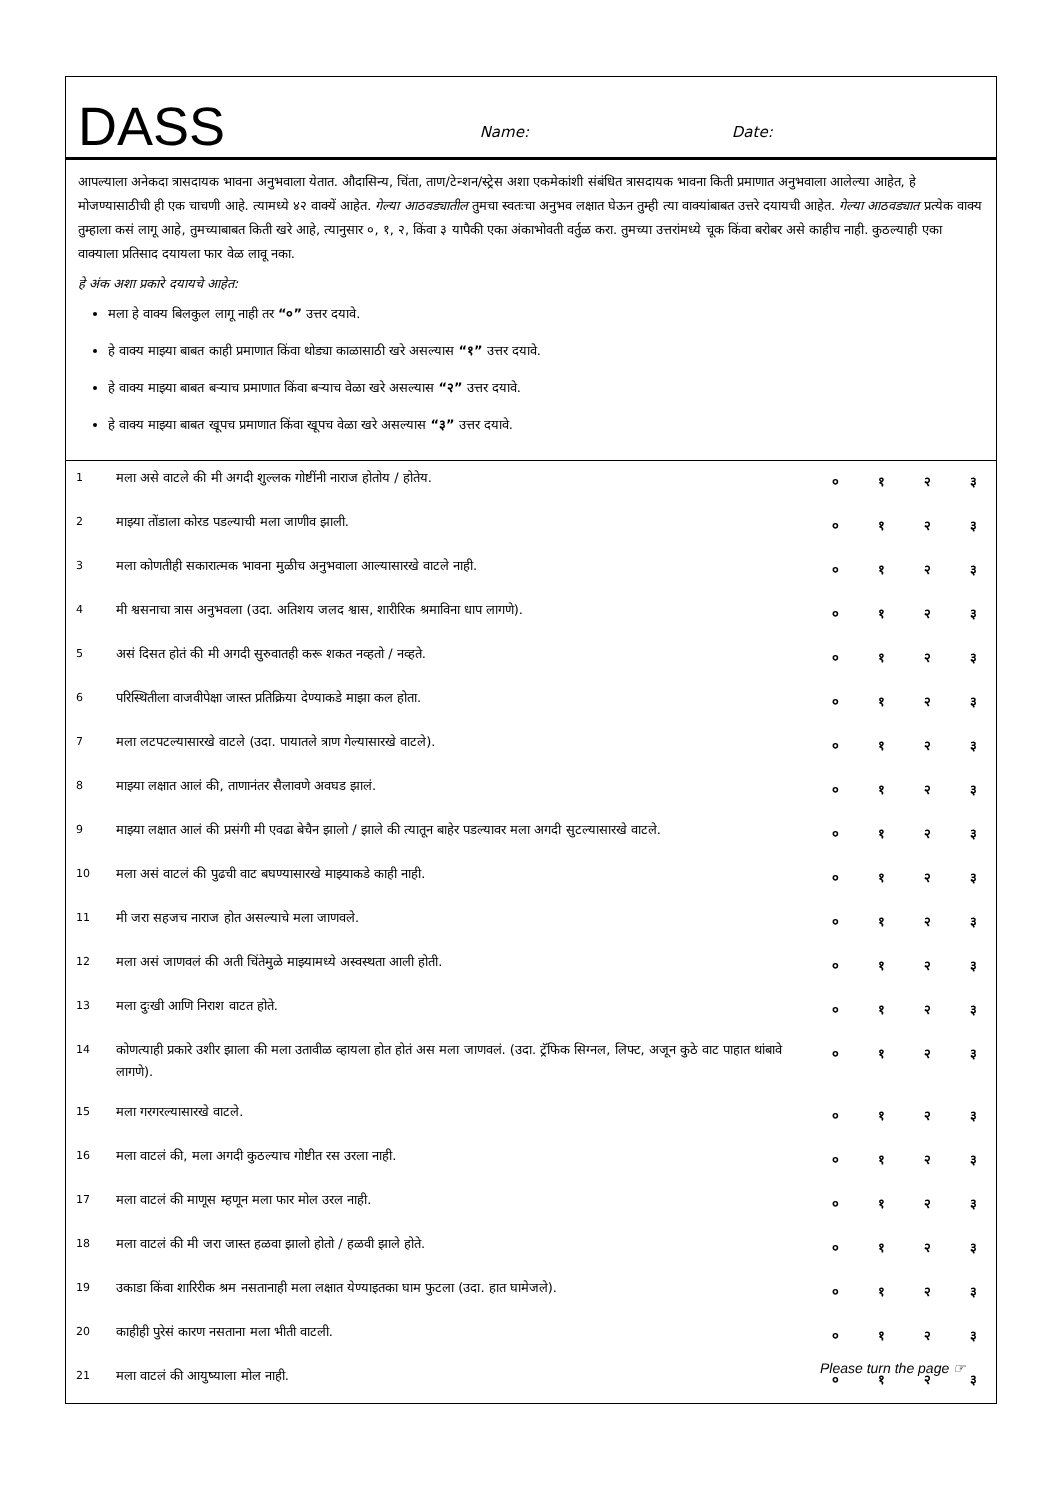DASS
Name: Date:
आपल्याला अनेकदा त्रासदायक भावना अनुभवाला येतात. औदासिन्य, चिंता, ताण/टेन्शन/स्ट्रेस अशा एकमेकांशी संबंधित त्रासदायक भावना किती प्रमाणात अनुभवाला आलेल्या आहेत, हे मोजण्यासाठीची ही एक चाचणी आहे. त्यामध्ये ४२ वाक्यें आहेत. गेल्या आठवड्यातील तुमचा स्वतःचा अनुभव लक्षात घेऊन तुम्ही त्या वाक्यांबाबत उत्तरे दयायची आहेत. गेल्या आठवड्यात प्रत्येक वाक्य तुम्हाला कसं लागू आहे, तुमच्याबाबत किती खरे आहे, त्यानुसार ०, १, २, किंवा ३ यापैकी एका अंकाभोवती वर्तुळ करा. तुमच्या उत्तरांमध्ये चूक किंवा बरोबर असे काहीच नाही. कुठल्याही एका वाक्याला प्रतिसाद दयायला फार वेळ लावू नका.
हे अंक अशा प्रकारे दयायचे आहेत:
मला हे वाक्य बिलकुल लागू नाही तर “०” उत्तर दयावे.
हे वाक्य माझ्या बाबत काही प्रमाणात किंवा थोड्या काळासाठी खरे असल्यास “१” उत्तर दयावे.
हे वाक्य माझ्या बाबत बऱ्याच प्रमाणात किंवा बऱ्याच वेळा खरे असल्यास “२” उत्तर दयावे.
हे वाक्य माझ्या बाबत खूपच प्रमाणात किंवा खूपच वेळा खरे असल्यास “३” उत्तर दयावे.
| 1 | मला असे वाटले की मी अगदी शुल्लक गोष्टींनी नाराज होतोय / होतेय. | ० | १ | २ | ३ |
| 2 | माझ्या तोंडाला कोरड पडल्याची मला जाणीव झाली. | ० | १ | २ | ३ |
| 3 | मला कोणतीही सकारात्मक भावना मुळीच अनुभवाला आल्यासारखे वाटले नाही. | ० | १ | २ | ३ |
| 4 | मी श्वसनाचा त्रास अनुभवला (उदा. अतिशय जलद श्वास, शारीरिक श्रमाविना धाप लागणे). | ० | १ | २ | ३ |
| 5 | असं दिसत होतं की मी अगदी सुरुवातही करू शकत नव्हतो / नव्हते. | ० | १ | २ | ३ |
| 6 | परिस्थितीला वाजवीपेक्षा जास्त प्रतिक्रिया देण्याकडे माझा कल होता. | ० | १ | २ | ३ |
| 7 | मला लटपटल्यासारखे वाटले (उदा. पायातले त्राण गेल्यासारखे वाटले). | ० | १ | २ | ३ |
| 8 | माझ्या लक्षात आलं की, ताणानंतर सैलावणे अवघड झालं. | ० | १ | २ | ३ |
| 9 | माझ्या लक्षात आलं की प्रसंगी मी एवढा बेचैन झालो / झाले की त्यातून बाहेर पडल्यावर मला अगदी सुटल्यासारखे वाटले. | ० | १ | २ | ३ |
| 10 | मला असं वाटलं की पुढची वाट बघण्यासारखे माझ्याकडे काही नाही. | ० | १ | २ | ३ |
| 11 | मी जरा सहजच नाराज होत असल्याचे मला जाणवले. | ० | १ | २ | ३ |
| 12 | मला असं जाणवलं की अती चिंतेमुळे माझ्यामध्ये अस्वस्थता आली होती. | ० | १ | २ | ३ |
| 13 | मला दुःखी आणि निराश वाटत होते. | ० | १ | २ | ३ |
| 14 | कोणत्याही प्रकारे उशीर झाला की मला उतावीळ व्हायला होत होतं अस मला जाणवलं. (उदा. ट्रॅफिक सिग्नल, लिफ्ट, अजून कुठे वाट पाहात थांबावे लागणे). | ० | १ | २ | ३ |
| 15 | मला गरगरल्यासारखे वाटले. | ० | १ | २ | ३ |
| 16 | मला वाटलं की, मला अगदी कुठल्याच गोष्टीत रस उरला नाही. | ० | १ | २ | ३ |
| 17 | मला वाटलं की माणूस म्हणून मला फार मोल उरल नाही. | ० | १ | २ | ३ |
| 18 | मला वाटलं की मी जरा जास्त हळवा झालो होतो / हळवी झाले होते. | ० | १ | २ | ३ |
| 19 | उकाडा किंवा शारिरीक श्रम नसतानाही मला लक्षात येण्याइतका घाम फुटला (उदा. हात घामेजले). | ० | १ | २ | ३ |
| 20 | काहीही पुरेसं कारण नसताना मला भीती वाटली. | ० | १ | २ | ३ |
| 21 | मला वाटलं की आयुष्याला मोल नाही. | ० | १ | २ | ३ |
Please turn the page ☞